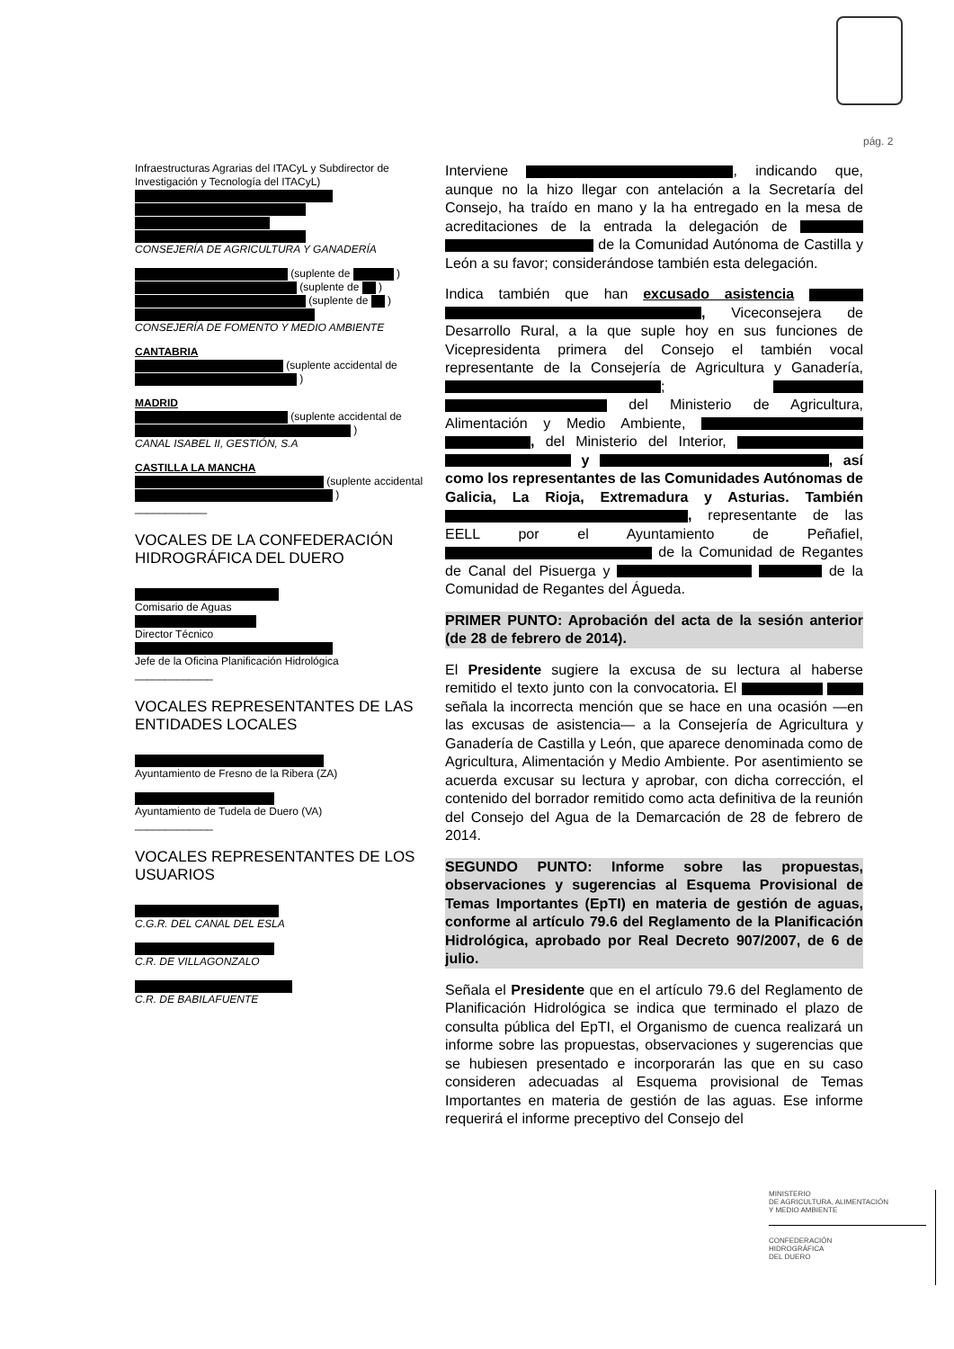pág. 2
Infraestructuras Agrarias del ITACyL y Subdirector de Investigación y Tecnología del ITACyL)
CONSEJERÍA DE AGRICULTURA Y GANADERÍA
(suplente de )
(suplente de )
(suplente de )
CONSEJERÍA DE FOMENTO Y MEDIO AMBIENTE
CANTABRIA
(suplente accidental de )
MADRID
(suplente accidental de )
CANAL ISABEL II, GESTIÓN, S.A
CASTILLA LA MANCHA
(suplente accidental )
____________
VOCALES DE LA CONFEDERACIÓN HIDROGRÁFICA DEL DUERO
Comisario de Aguas
Director Técnico
Jefe de la Oficina Planificación Hidrológica
_____________
VOCALES REPRESENTANTES DE LAS ENTIDADES LOCALES
Ayuntamiento de Fresno de la Ribera (ZA)
Ayuntamiento de Tudela de Duero (VA)
_____________
VOCALES REPRESENTANTES DE LOS USUARIOS
C.G.R. DEL CANAL DEL ESLA
C.R. DE VILLAGONZALO
C.R. DE BABILAFUENTE
Interviene , indicando que, aunque no la hizo llegar con antelación a la Secretaría del Consejo, ha traído en mano y la ha entregado en la mesa de acreditaciones de la entrada la delegación de de la Comunidad Autónoma de Castilla y León a su favor; considerándose también esta delegación.
Indica también que han excusado asistencia , Viceconsejera de Desarrollo Rural, a la que suple hoy en sus funciones de Vicepresidenta primera del Consejo el también vocal representante de la Consejería de Agricultura y Ganadería, ; del Ministerio de Agricultura, Alimentación y Medio Ambiente, , del Ministerio del Interior, y , así como los representantes de las Comunidades Autónomas de Galicia, La Rioja, Extremadura y Asturias. También , representante de las EELL por el Ayuntamiento de Peñafiel, de la Comunidad de Regantes de Canal del Pisuerga y de la Comunidad de Regantes del Águeda.
PRIMER PUNTO: Aprobación del acta de la sesión anterior (de 28 de febrero de 2014).
El Presidente sugiere la excusa de su lectura al haberse remitido el texto junto con la convocatoria. El señala la incorrecta mención que se hace en una ocasión —en las excusas de asistencia— a la Consejería de Agricultura y Ganadería de Castilla y León, que aparece denominada como de Agricultura, Alimentación y Medio Ambiente. Por asentimiento se acuerda excusar su lectura y aprobar, con dicha corrección, el contenido del borrador remitido como acta definitiva de la reunión del Consejo del Agua de la Demarcación de 28 de febrero de 2014.
SEGUNDO PUNTO: Informe sobre las propuestas, observaciones y sugerencias al Esquema Provisional de Temas Importantes (EpTI) en materia de gestión de aguas, conforme al artículo 79.6 del Reglamento de la Planificación Hidrológica, aprobado por Real Decreto 907/2007, de 6 de julio.
Señala el Presidente que en el artículo 79.6 del Reglamento de Planificación Hidrológica se indica que terminado el plazo de consulta pública del EpTI, el Organismo de cuenca realizará un informe sobre las propuestas, observaciones y sugerencias que se hubiesen presentado e incorporarán las que en su caso consideren adecuadas al Esquema provisional de Temas Importantes en materia de gestión de las aguas. Ese informe requerirá el informe preceptivo del Consejo del
MINISTERIO
DE AGRICULTURA, ALIMENTACIÓN
Y MEDIO AMBIENTE
CONFEDERACIÓN
HIDROGRÁFICA
DEL DUERO